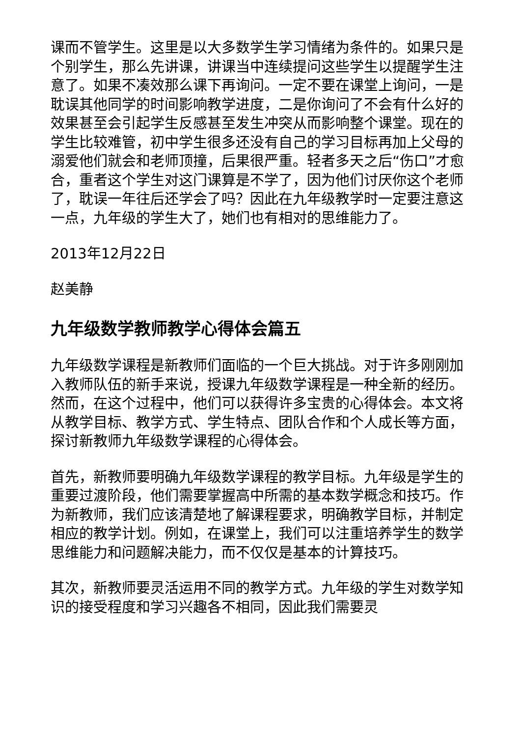课而不管学生。这里是以大多数学生学习情绪为条件的。如果只是个别学生，那么先讲课，讲课当中连续提问这些学生以提醒学生注意了。如果不凑效那么课下再询问。一定不要在课堂上询问，一是耽误其他同学的时间影响教学进度，二是你询问了不会有什么好的效果甚至会引起学生反感甚至发生冲突从而影响整个课堂。现在的学生比较难管，初中学生很多还没有自己的学习目标再加上父母的溺爱他们就会和老师顶撞，后果很严重。轻者多天之后“伤口”才愈合，重者这个学生对这门课算是不学了，因为他们讨厌你这个老师了，耽误一年往后还学会了吗？因此在九年级教学时一定要注意这一点，九年级的学生大了，她们也有相对的思维能力了。
2013年12月22日
赵美静
九年级数学教师教学心得体会篇五
九年级数学课程是新教师们面临的一个巨大挑战。对于许多刚刚加入教师队伍的新手来说，授课九年级数学课程是一种全新的经历。然而，在这个过程中，他们可以获得许多宝贵的心得体会。本文将从教学目标、教学方式、学生特点、团队合作和个人成长等方面，探讨新教师九年级数学课程的心得体会。
首先，新教师要明确九年级数学课程的教学目标。九年级是学生的重要过渡阶段，他们需要掌握高中所需的基本数学概念和技巧。作为新教师，我们应该清楚地了解课程要求，明确教学目标，并制定相应的教学计划。例如，在课堂上，我们可以注重培养学生的数学思维能力和问题解决能力，而不仅仅是基本的计算技巧。
其次，新教师要灵活运用不同的教学方式。九年级的学生对数学知识的接受程度和学习兴趣各不相同，因此我们需要灵